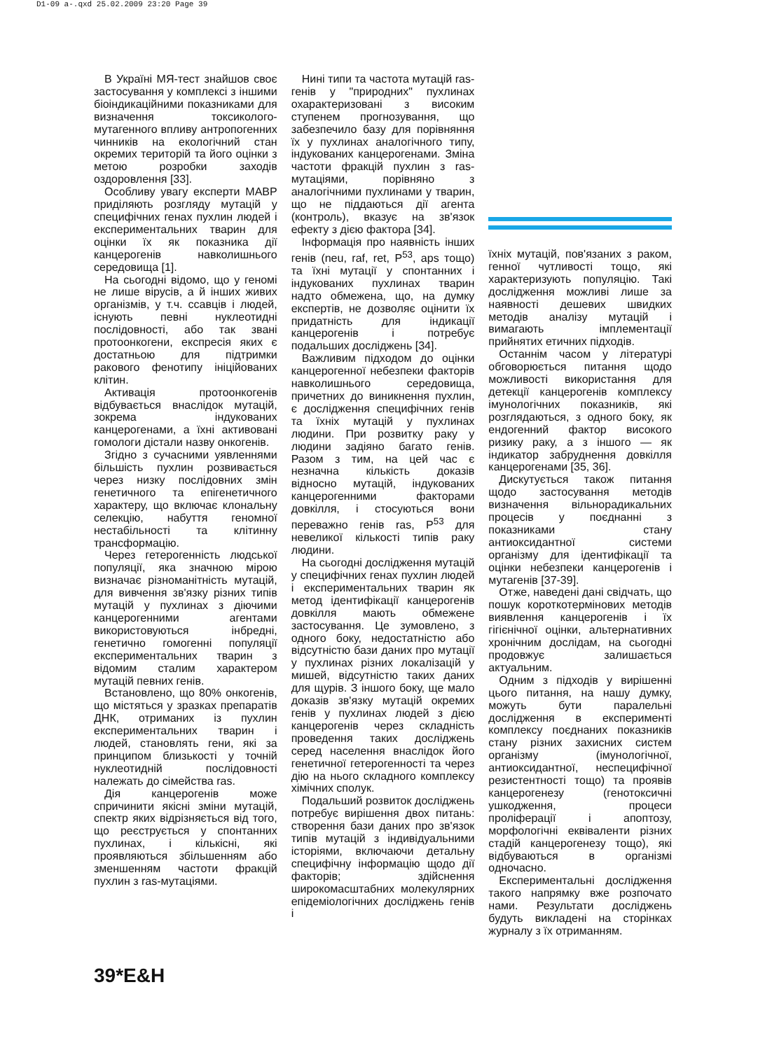D1-09 a-.qxd 25.02.2009 23:20 Page 39
В Україні МЯ-тест знайшов своє застосування у комплексі з іншими біоіндикаційними показниками для визначення токсиколого-мутагенного впливу антропогенних чинників на екологічний стан окремих територій та його оцінки з метою розробки заходів оздоровлення [33].
Особливу увагу експерти МАВР приділяють розгляду мутацій у специфічних генах пухлин людей і експериментальних тварин для оцінки їх як показника дії канцерогенів навколишнього середовища [1].
На сьогодні відомо, що у геномі не лише вірусів, а й інших живих організмів, у т.ч. ссавців і людей, існують певні нуклеотидні послідовності, або так звані протоонкогени, експресія яких є достатньою для підтримки ракового фенотипу ініційованих клітин.
Активація протоонкогенів відбувається внаслідок мутацій, зокрема індукованих канцерогенами, а їхні активовані гомологи дістали назву онкогенів.
Згідно з сучасними уявленнями більшість пухлин розвивається через низку послідовних змін генетичного та епігенетичного характеру, що включає клональну селекцію, набуття геномної нестабільності та клітинну трансформацію.
Через гетерогенність людської популяції, яка значною мірою визначає різноманітність мутацій, для вивчення зв'язку різних типів мутацій у пухлинах з діючими канцерогенними агентами використовуються інбредні, генетично гомогенні популяції експериментальних тварин з відомим сталим характером мутацій певних генів.
Встановлено, що 80% онкогенів, що містяться у зразках препаратів ДНК, отриманих із пухлин експериментальних тварин і людей, становлять гени, які за принципом близькості у точній нуклеотидній послідовності належать до сімейства ras.
Дія канцерогенів може спричинити якісні зміни мутацій, спектр яких відрізняється від того, що реєструється у спонтанних пухлинах, і кількісні, які проявляються збільшенням або зменшенням частоти фракцій пухлин з ras-мутаціями.
Нині типи та частота мутацій ras-генів у "природних" пухлинах охарактеризовані з високим ступенем прогнозування, що забезпечило базу для порівняння їх у пухлинах аналогічного типу, індукованих канцерогенами. Зміна частоти фракцій пухлин з ras-мутаціями, порівняно з аналогічними пухлинами у тварин, що не піддаються дії агента (контроль), вказує на зв'язок ефекту з дією фактора [34].
Інформація про наявність інших генів (neu, raf, ret, P<sup>53</sup>, aps тощо) та їхні мутації у спонтанних і індукованих пухлинах тварин надто обмежена, що, на думку експертів, не дозволяє оцінити їх придатність для індикації канцерогенів і потребує подальших досліджень [34].
Важливим підходом до оцінки канцерогенної небезпеки факторів навколишнього середовища, причетних до виникнення пухлин, є дослідження специфічних генів та їхніх мутацій у пухлинах людини. При розвитку раку у людини задіяно багато генів. Разом з тим, на цей час є незначна кількість доказів відносно мутацій, індукованих канцерогенними факторами довкілля, і стосуються вони переважно генів ras, P<sup>53</sup> для невеликої кількості типів раку людини.
На сьогодні дослідження мутацій у специфічних генах пухлин людей і експериментальних тварин як метод ідентифікації канцерогенів довкілля мають обмежене застосування. Це зумовлено, з одного боку, недостатністю або відсутністю бази даних про мутації у пухлинах різних локалізацій у мишей, відсутністю таких даних для щурів. З іншого боку, ще мало доказів зв'язку мутацій окремих генів у пухлинах людей з дією канцерогенів через складність проведення таких досліджень серед населення внаслідок його генетичної гетерогенності та через дію на нього складного комплексу хімічних сполук.
Подальший розвиток досліджень потребує вирішення двох питань: створення бази даних про зв'язок типів мутацій з індивідуальними історіями, включаючи детальну специфічну інформацію щодо дії факторів; здійснення широкомасштабних молекулярних епідеміологічних досліджень генів і
їхніх мутацій, пов'язаних з раком, генної чутливості тощо, які характеризують популяцію. Такі дослідження можливі лише за наявності дешевих швидких методів аналізу мутацій і вимагають імплементації прийнятих етичних підходів.
Останнім часом у літературі обговорюється питання щодо можливості використання для детекції канцерогенів комплексу імунологічних показників, які розглядаються, з одного боку, як ендогенний фактор високого ризику раку, а з іншого — як індикатор забруднення довкілля канцерогенами [35, 36].
Дискутується також питання щодо застосування методів визначення вільнорадикальних процесів у поєднанні з показниками стану антиоксидантної системи організму для ідентифікації та оцінки небезпеки канцерогенів і мутагенів [37-39].
Отже, наведені дані свідчать, що пошук короткотермінових методів виявлення канцерогенів і їх гігієнічної оцінки, альтернативних хронічним дослідам, на сьогодні продовжує залишається актуальним.
Одним з підходів у вирішенні цього питання, на нашу думку, можуть бути паралельні дослідження в експерименті комплексу поєднаних показників стану різних захисних систем організму (імунологічної, антиоксидантної, неспецифічної резистентності тощо) та проявів канцерогенезу (генотоксичні ушкодження, процеси проліферації і апоптозу, морфологічні еквіваленти різних стадій канцерогенезу тощо), які відбуваються в організмі одночасно.
Експериментальні дослідження такого напрямку вже розпочато нами. Результати досліджень будуть викладені на сторінках журналу з їх отриманням.
39*E&H